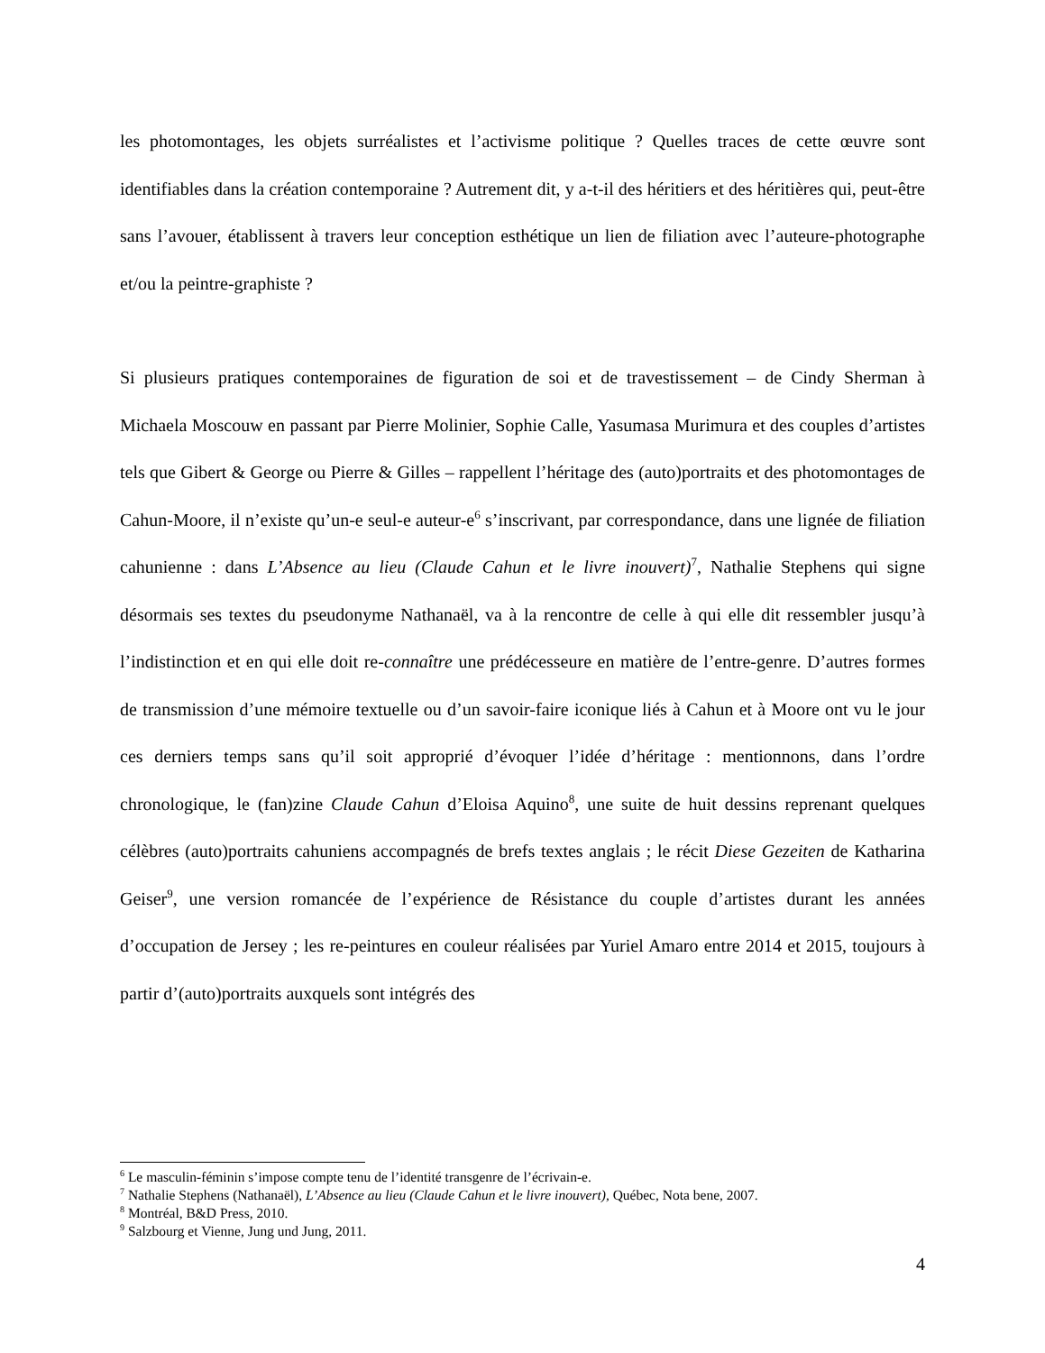les photomontages, les objets surréalistes et l’activisme politique ? Quelles traces de cette œuvre sont identifiables dans la création contemporaine ? Autrement dit, y a-t-il des héritiers et des héritières qui, peut-être sans l’avouer, établissent à travers leur conception esthétique un lien de filiation avec l’auteure-photographe et/ou la peintre-graphiste ?
Si plusieurs pratiques contemporaines de figuration de soi et de travestissement – de Cindy Sherman à Michaela Moscouw en passant par Pierre Molinier, Sophie Calle, Yasumasa Murimura et des couples d’artistes tels que Gibert & George ou Pierre & Gilles – rappellent l’héritage des (auto)portraits et des photomontages de Cahun-Moore, il n’existe qu’un-e seul-e auteur-e<sup>6</sup> s’inscrivant, par correspondance, dans une lignée de filiation cahunienne : dans L’Absence au lieu (Claude Cahun et le livre inouvert)<sup>7</sup>, Nathalie Stephens qui signe désormais ses textes du pseudonyme Nathanaël, va à la rencontre de celle à qui elle dit ressembler jusqu’à l’indistinction et en qui elle doit re-connaître une prédécesseure en matière de l’entre-genre. D’autres formes de transmission d’une mémoire textuelle ou d’un savoir-faire iconique liés à Cahun et à Moore ont vu le jour ces derniers temps sans qu’il soit approprié d’évoquer l’idée d’héritage : mentionnons, dans l’ordre chronologique, le (fan)zine Claude Cahun d’Eloisa Aquino<sup>8</sup>, une suite de huit dessins reprenant quelques célèbres (auto)portraits cahuniens accompagnés de brefs textes anglais ; le récit Diese Gezeiten de Katharina Geiser<sup>9</sup>, une version romancée de l’expérience de Résistance du couple d’artistes durant les années d’occupation de Jersey ; les re-peintures en couleur réalisées par Yuriel Amaro entre 2014 et 2015, toujours à partir d’(auto)portraits auxquels sont intégrés des
<sup>6</sup> Le masculin-féminin s’impose compte tenu de l’identité transgenre de l’écrivain-e.
<sup>7</sup> Nathalie Stephens (Nathanaël), L’Absence au lieu (Claude Cahun et le livre inouvert), Québec, Nota bene, 2007.
<sup>8</sup> Montréal, B&D Press, 2010.
<sup>9</sup> Salzbourg et Vienne, Jung und Jung, 2011.
4